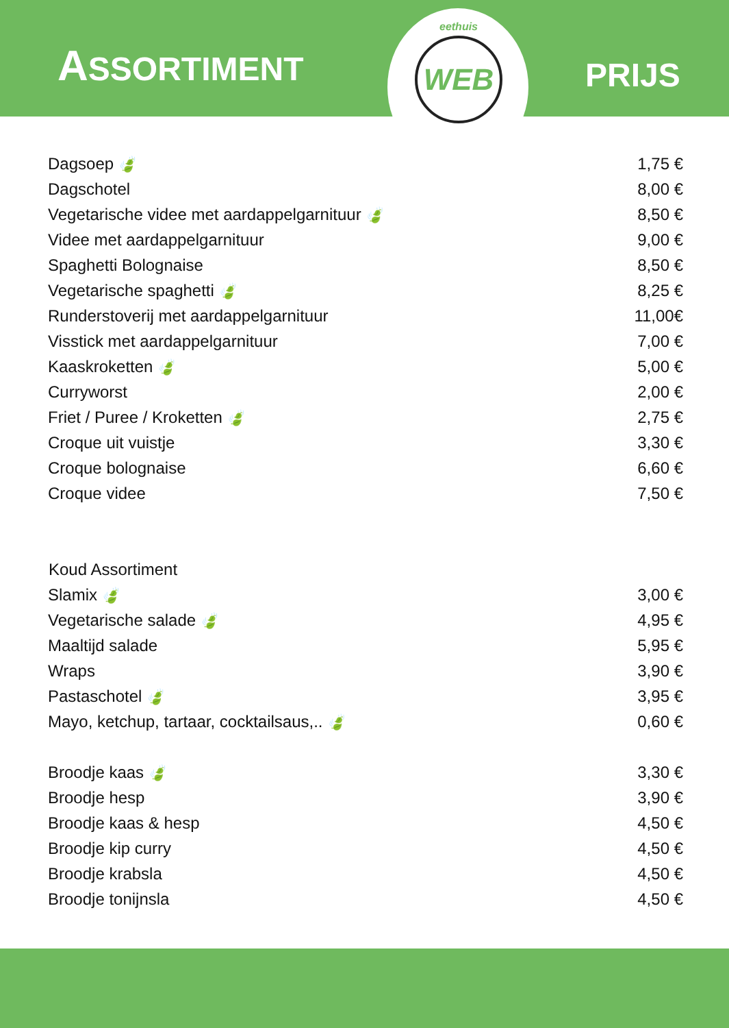ASSORTIMENT
eethuis
WEB
PRIJS
| Dagsoep 🍃 | 1,75 € |
| Dagschotel | 8,00 € |
| Vegetarische videe met aardappelgarnituur 🍃 | 8,50 € |
| Videe met aardappelgarnituur | 9,00 € |
| Spaghetti Bolognaise | 8,50 € |
| Vegetarische spaghetti 🍃 | 8,25 € |
| Runderstoverij met aardappelgarnituur | 11,00€ |
| Visstick met aardappelgarnituur | 7,00 € |
| Kaaskroketten 🍃 | 5,00 € |
| Curryworst | 2,00 € |
| Friet / Puree / Kroketten 🍃 | 2,75 € |
| Croque uit vuistje | 3,30 € |
| Croque bolognaise | 6,60 € |
| Croque videe | 7,50 € |
| Koud Assortiment | |
| Slamix 🍃 | 3,00 € |
| Vegetarische salade 🍃 | 4,95 € |
| Maaltijd salade | 5,95 € |
| Wraps | 3,90 € |
| Pastaschotel 🍃 | 3,95 € |
| Mayo, ketchup, tartaar, cocktailsaus,.. 🍃 | 0,60 € |
| Broodje kaas 🍃 | 3,30 € |
| Broodje hesp | 3,90 € |
| Broodje kaas & hesp | 4,50 € |
| Broodje kip curry | 4,50 € |
| Broodje krabsla | 4,50 € |
| Broodje tonijnsla | 4,50 € |